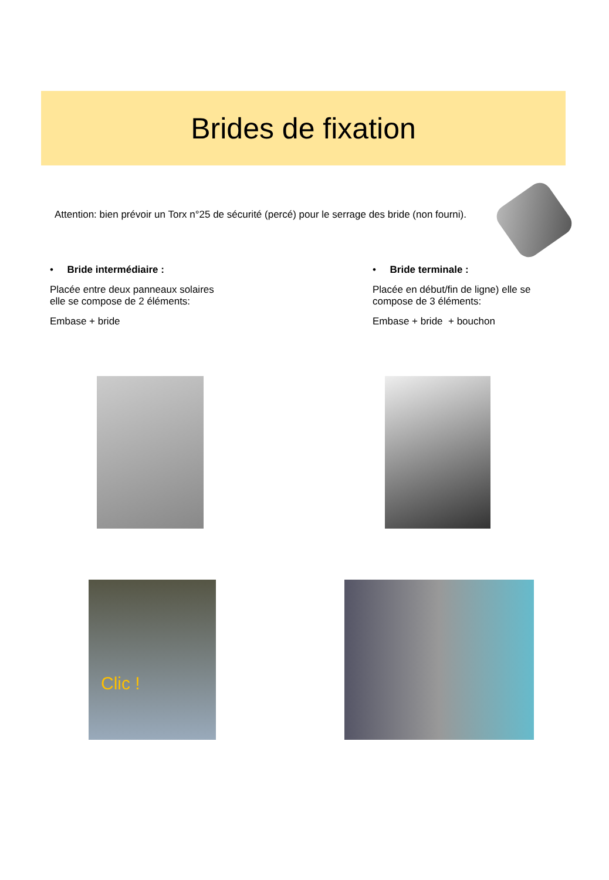Brides de fixation
Attention: bien prévoir un Torx n°25 de sécurité (percé) pour le serrage des bride (non fourni).
• Bride intermédiaire :
Placée entre deux panneaux solaires
elle se compose de 2 éléments:
Embase + bride
• Bride terminale :
Placée en début/fin de ligne) elle se
compose de 3 éléments:
Embase + bride + bouchon
Clic !